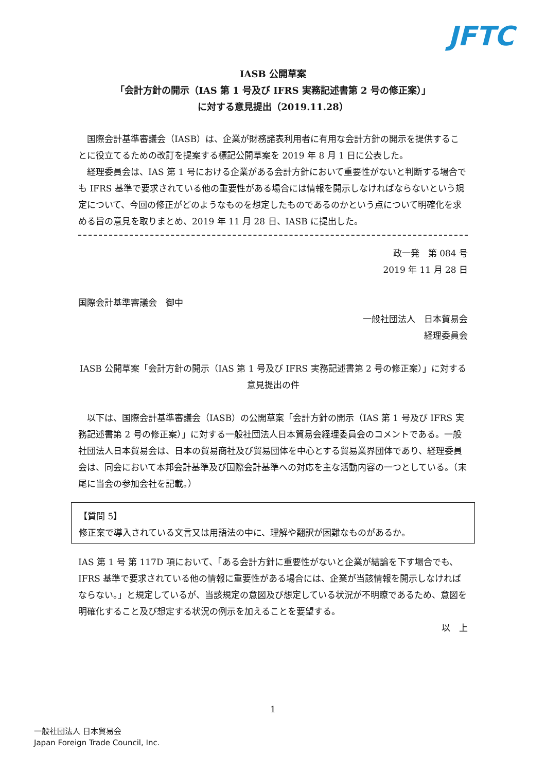JFTC
IASB 公開草案
「会計方針の開示（IAS 第 1 号及び IFRS 実務記述書第 2 号の修正案）」
に対する意見提出（2019.11.28）
国際会計基準審議会（IASB）は、企業が財務諸表利用者に有用な会計方針の開示を提供することに役立てるための改訂を提案する標記公開草案を 2019 年 8 月 1 日に公表した。
経理委員会は、IAS 第 1 号における企業がある会計方針において重要性がないと判断する場合でも IFRS 基準で要求されている他の重要性がある場合には情報を開示しなければならないという規定について、今回の修正がどのようなものを想定したものであるのかという点について明確化を求める旨の意見を取りまとめ、2019 年 11 月 28 日、IASB に提出した。
政一発　第 084 号
2019 年 11 月 28 日
国際会計基準審議会　御中
一般社団法人　日本貿易会
経理委員会
IASB 公開草案「会計方針の開示（IAS 第 1 号及び IFRS 実務記述書第 2 号の修正案）」に対する意見提出の件
以下は、国際会計基準審議会（IASB）の公開草案「会計方針の開示（IAS 第 1 号及び IFRS 実務記述書第 2 号の修正案）」に対する一般社団法人日本貿易会経理委員会のコメントである。一般社団法人日本貿易会は、日本の貿易商社及び貿易団体を中心とする貿易業界団体であり、経理委員会は、同会において本邦会計基準及び国際会計基準への対応を主な活動内容の一つとしている。（末尾に当会の参加会社を記載。）
【質問 5】
修正案で導入されている文言又は用語法の中に、理解や翻訳が困難なものがあるか。
IAS 第 1 号 第 117D 項において、「ある会計方針に重要性がないと企業が結論を下す場合でも、IFRS 基準で要求されている他の情報に重要性がある場合には、企業が当該情報を開示しなければならない。」と規定しているが、当該規定の意図及び想定している状況が不明瞭であるため、意図を明確化すること及び想定する状況の例示を加えることを要望する。
以　上
1
一般社団法人 日本貿易会
Japan Foreign Trade Council, Inc.